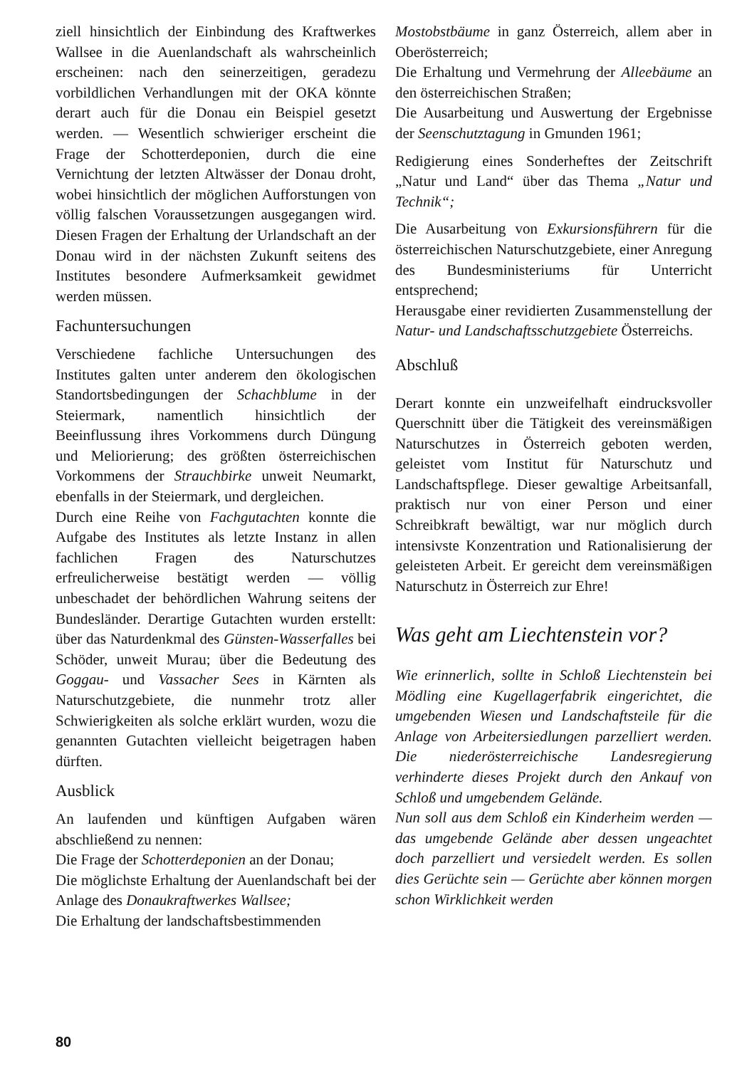ziell hinsichtlich der Einbindung des Kraftwerkes Wallsee in die Auenlandschaft als wahrscheinlich erscheinen: nach den seinerzeitigen, geradezu vorbildlichen Verhandlungen mit der OKA könnte derart auch für die Donau ein Beispiel gesetzt werden. — Wesentlich schwieriger erscheint die Frage der Schotterdeponien, durch die eine Vernichtung der letzten Altwässer der Donau droht, wobei hinsichtlich der möglichen Aufforstungen von völlig falschen Voraussetzungen ausgegangen wird. Diesen Fragen der Erhaltung der Urlandschaft an der Donau wird in der nächsten Zukunft seitens des Institutes besondere Aufmerksamkeit gewidmet werden müssen.
Fachuntersuchungen
Verschiedene fachliche Untersuchungen des Institutes galten unter anderem den ökologischen Standortsbedingungen der Schachblume in der Steiermark, namentlich hinsichtlich der Beeinflussung ihres Vorkommens durch Düngung und Meliorierung; des größten österreichischen Vorkommens der Strauchbirke unweit Neumarkt, ebenfalls in der Steiermark, und dergleichen.
Durch eine Reihe von Fachgutachten konnte die Aufgabe des Institutes als letzte Instanz in allen fachlichen Fragen des Naturschutzes erfreulicherweise bestätigt werden — völlig unbeschadet der behördlichen Wahrung seitens der Bundesländer. Derartige Gutachten wurden erstellt: über das Naturdenkmal des Günsten-Wasserfalles bei Schöder, unweit Murau; über die Bedeutung des Goggau- und Vassacher Sees in Kärnten als Naturschutzgebiete, die nunmehr trotz aller Schwierigkeiten als solche erklärt wurden, wozu die genannten Gutachten vielleicht beigetragen haben dürften.
Ausblick
An laufenden und künftigen Aufgaben wären abschließend zu nennen:
Die Frage der Schotterdeponien an der Donau;
Die möglichste Erhaltung der Auenlandschaft bei der Anlage des Donaukraftwerkes Wallsee;
Die Erhaltung der landschaftsbestimmenden
Mostobstbäume in ganz Österreich, allem aber in Oberösterreich;
Die Erhaltung und Vermehrung der Alleebäume an den österreichischen Straßen;
Die Ausarbeitung und Auswertung der Ergebnisse der Seenschutztagung in Gmunden 1961;
Redigierung eines Sonderheftes der Zeitschrift „Natur und Land“ über das Thema „Natur und Technik“;
Die Ausarbeitung von Exkursionsführern für die österreichischen Naturschutzgebiete, einer Anregung des Bundesministeriums für Unterricht entsprechend;
Herausgabe einer revidierten Zusammenstellung der Natur- und Landschaftsschutzgebiete Österreichs.
Abschluß
Derart konnte ein unzweifelhaft eindrucksvoller Querschnitt über die Tätigkeit des vereinsmäßigen Naturschutzes in Österreich geboten werden, geleistet vom Institut für Naturschutz und Landschaftspflege. Dieser gewaltige Arbeitsanfall, praktisch nur von einer Person und einer Schreibkraft bewältigt, war nur möglich durch intensivste Konzentration und Rationalisierung der geleisteten Arbeit. Er gereicht dem vereinsmäßigen Naturschutz in Österreich zur Ehre!
Was geht am Liechtenstein vor?
Wie erinnerlich, sollte in Schloß Liechtenstein bei Mödling eine Kugellagerfabrik eingerichtet, die umgebenden Wiesen und Landschaftsteile für die Anlage von Arbeitersiedlungen parzelliert werden. Die niederösterreichische Landesregierung verhinderte dieses Projekt durch den Ankauf von Schloß und umgebendem Gelände.
Nun soll aus dem Schloß ein Kinderheim werden — das umgebende Gelände aber dessen ungeachtet doch parzelliert und versiedelt werden. Es sollen dies Gerüchte sein — Gerüchte aber können morgen schon Wirklichkeit werden
80